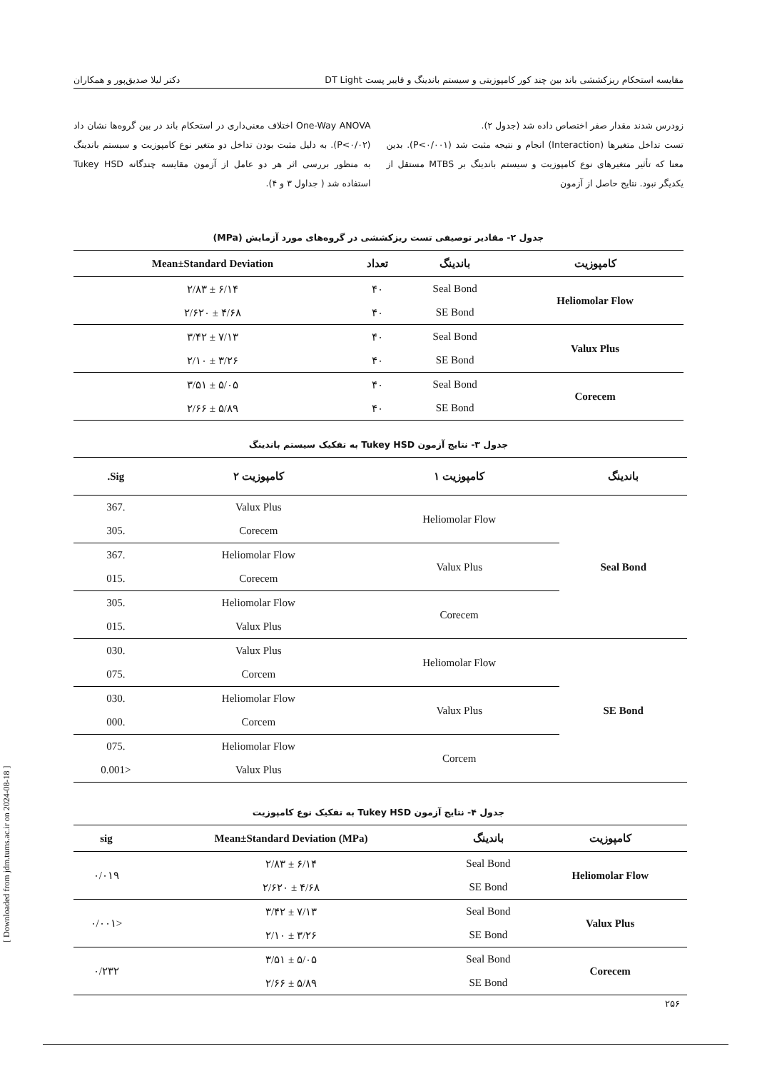[ Downloaded from jdm.tums.ac.ir on 2024-08-18 ]
مقایسه استحکام ریزکششی باند بین چند کور کامپوزیتی و سیستم باندینگ و فایبر پست DT Light دکتر لیلا صدیق‌پور و همکاران
زودرس شدند مقدار صفر اختصاص داده شد (جدول ۲).
تست تداخل متغیرها (Interaction) انجام و نتیجه مثبت شد (P<۰/۰۰۱). بدین معنا که تأثیر متغیرهای نوع کامپوزیت و سیستم باندینگ بر MTBS مستقل از یکدیگر نبود. نتایج حاصل از آزمون
One-Way ANOVA اختلاف معنی‌داری در استحکام باند در بین گروه‌ها نشان داد (P<۰/۰۲). به دلیل مثبت بودن تداخل دو متغیر نوع کامپوزیت و سیستم باندینگ به منظور بررسی اثر هر دو عامل از آزمون مقایسه چندگانه Tukey HSD استفاده شد ( جداول ۳ و ۴).
جدول ۲- مقادیر توصیفی تست ریزکششی در گروه‌های مورد آزمایش (MPa)
| کامپوزیت | باندینگ | تعداد | Mean±Standard Deviation |
| --- | --- | --- | --- |
| Heliomolar Flow | Seal Bond | ۴۰ | ۶/۱۴ ± ۲/۸۳ |
| | SE Bond | ۴۰ | ۴/۶۸ ± ۲/۶۲۰ |
| Valux Plus | Seal Bond | ۴۰ | ۷/۱۳ ± ۳/۴۲ |
| | SE Bond | ۴۰ | ۳/۲۶ ± ۲/۱۰ |
| Corecem | Seal Bond | ۴۰ | ۵/۰۵ ± ۳/۵۱ |
| | SE Bond | ۴۰ | ۵/۸۹ ± ۲/۶۶ |
جدول ۳- نتایج آزمون Tukey HSD به تفکیک سیستم باندینگ
| باندینگ | کامپوزیت ۱ | کامپوزیت ۲ | Sig. |
| --- | --- | --- | --- |
| Seal Bond | Heliomolar Flow | Valux Plus | .367 |
| | | Corecem | .305 |
| | Valux Plus | Heliomolar Flow | .367 |
| | | Corecem | .015 |
| | Corecem | Heliomolar Flow | .305 |
| | | Valux Plus | .015 |
| SE Bond | Heliomolar Flow | Valux Plus | .030 |
| | | Corcem | .075 |
| | Valux Plus | Heliomolar Flow | .030 |
| | | Corcem | .000 |
| | Corcem | Heliomolar Flow | .075 |
| | | Valux Plus | <0.001 |
جدول ۴- نتایج آزمون Tukey HSD به تفکیک نوع کامپوزیت
| کامپوزیت | باندینگ | Mean±Standard Deviation (MPa) | sig |
| --- | --- | --- | --- |
| Heliomolar Flow | Seal Bond | ۶/۱۴ ± ۲/۸۳ | ۰/۰۱۹ |
| | SE Bond | ۴/۶۸ ± ۲/۶۲۰ | |
| Valux Plus | Seal Bond | ۷/۱۳ ± ۳/۴۲ | <۰/۰۰۱ |
| | SE Bond | ۳/۲۶ ± ۲/۱۰ | |
| Corecem | Seal Bond | ۵/۰۵ ± ۳/۵۱ | ۰/۲۳۲ |
| | SE Bond | ۵/۸۹ ± ۲/۶۶ | |
۲۵۶